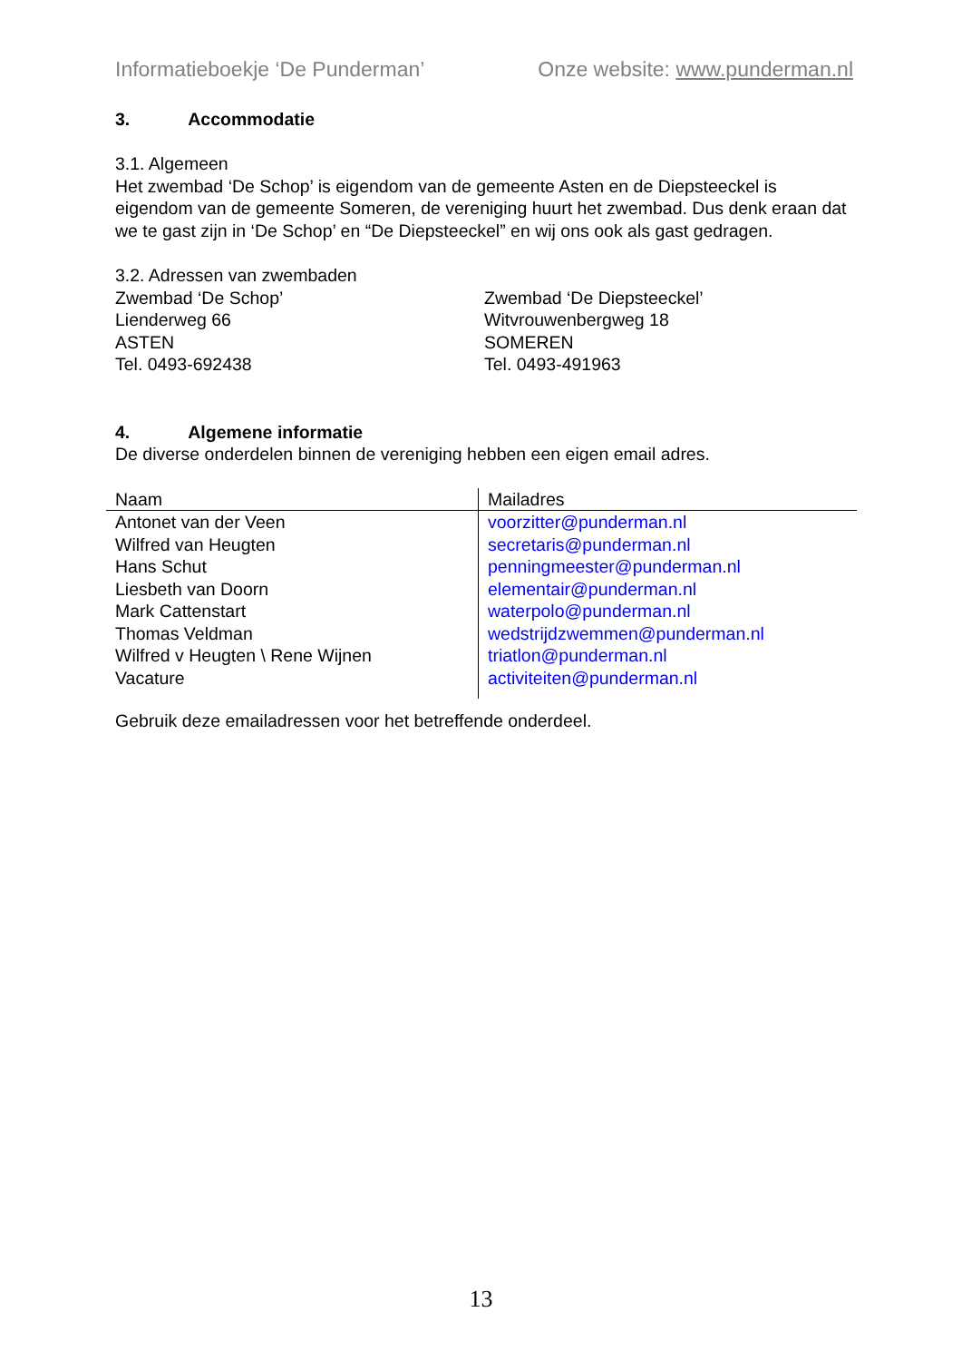Informatieboekje ‘De Punderman’ Onze website: www.punderman.nl
3. Accommodatie
3.1. Algemeen
Het zwembad ‘De Schop’ is eigendom van de gemeente Asten en de Diepsteeckel is eigendom van de gemeente Someren, de vereniging huurt het zwembad. Dus denk eraan dat we te gast zijn in ‘De Schop’ en “De Diepsteeckel” en wij ons ook als gast gedragen.
3.2. Adressen van zwembaden
Zwembad ‘De Schop’
Lienderweg 66
ASTEN
Tel. 0493-692438
Zwembad ‘De Diepsteeckel’
Witvrouwenbergweg 18
SOMEREN
Tel. 0493-491963
4. Algemene informatie
De diverse onderdelen binnen de vereniging hebben een eigen email adres.
| Naam | Mailadres |
| --- | --- |
| Antonet van der Veen | voorzitter@punderman.nl |
| Wilfred van Heugten | secretaris@punderman.nl |
| Hans Schut | penningmeester@punderman.nl |
| Liesbeth van Doorn | elementair@punderman.nl |
| Mark Cattenstart | waterpolo@punderman.nl |
| Thomas Veldman | wedstrijdzwemmen@punderman.nl |
| Wilfred v Heugten \ Rene Wijnen | triatlon@punderman.nl |
| Vacature | activiteiten@punderman.nl |
Gebruik deze emailadressen voor het betreffende onderdeel.
13